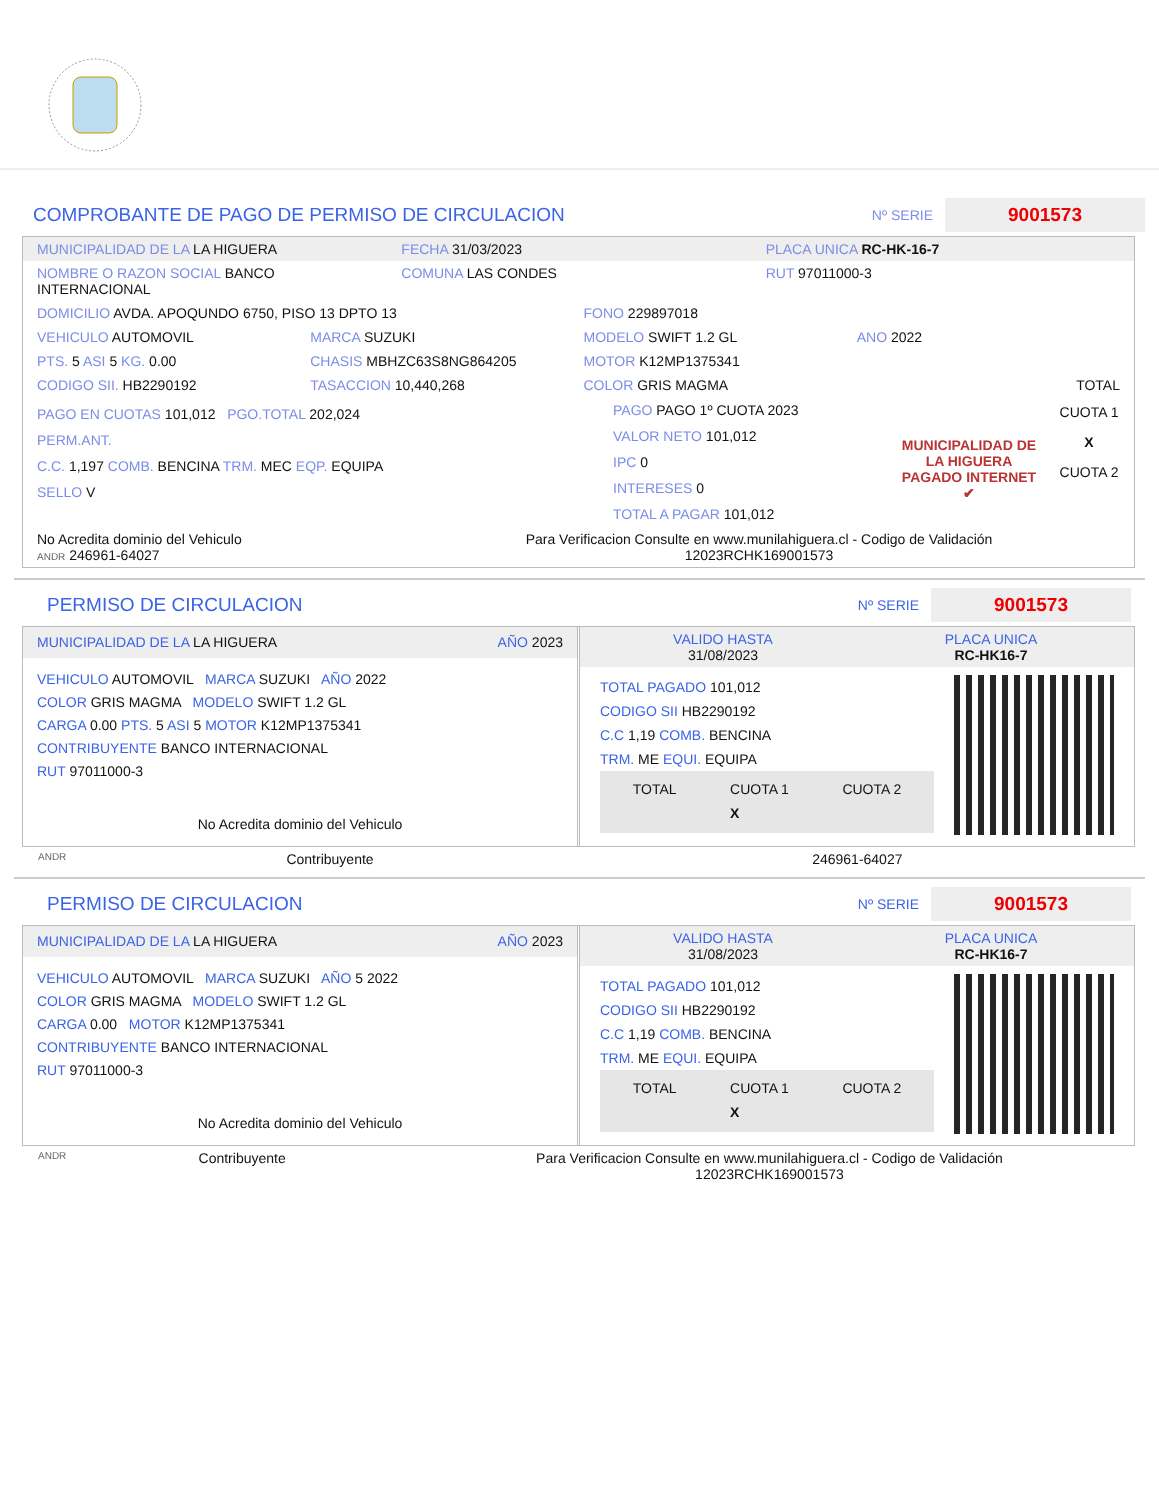COMPROBANTE DE PAGO DE PERMISO DE CIRCULACION Nº SERIE 9001573
MUNICIPALIDAD DE LA LA HIGUERA FECHA 31/03/2023 PLACA UNICA RC-HK-16-7
NOMBRE O RAZON SOCIAL BANCO INTERNACIONAL COMUNA LAS CONDES RUT 97011000-3
DOMICILIO AVDA. APOQUNDO 6750, PISO 13 DPTO 13 FONO 229897018
VEHICULO AUTOMOVIL MARCA SUZUKI MODELO SWIFT 1.2 GL ANO 2022
PTS. 5 ASI 5 KG. 0.00 CHASIS MBHZC63S8NG864205 MOTOR K12MP1375341
CODIGO SII. HB2290192 TASACCION 10,440,268 COLOR GRIS MAGMA TOTAL
PAGO EN CUOTAS 101,012 PGO.TOTAL 202,024
PERM.ANT.
C.C. 1,197 COMB. BENCINA TRM. MEC EQP. EQUIPA
SELLO V
PAGO PAGO 1º CUOTA 2023
VALOR NETO 101,012
IPC 0
INTERESES 0
TOTAL A PAGAR 101,012
MUNICIPALIDAD DE LA HIGUERA
PAGADO INTERNET ✔
CUOTA 1
X
CUOTA 2
No Acredita dominio del Vehiculo
ANDR 246961-64027 Para Verificacion Consulte en www.munilahiguera.cl - Codigo de Validación
12023RCHK169001573
PERMISO DE CIRCULACION Nº SERIE 9001573
MUNICIPALIDAD DE LA LA HIGUERA AÑO 2023
VEHICULO AUTOMOVIL MARCA SUZUKI AÑO 2022
COLOR GRIS MAGMA MODELO SWIFT 1.2 GL
CARGA 0.00 PTS. 5 ASI 5 MOTOR K12MP1375341
CONTRIBUYENTE BANCO INTERNACIONAL
RUT 97011000-3
No Acredita dominio del Vehiculo
VALIDO HASTA
31/08/2023 PLACA UNICA
RC-HK16-7
TOTAL PAGADO 101,012
CODIGO SII HB2290192
C.C 1,19 COMB. BENCINA
TRM. ME EQUI. EQUIPA
TOTAL CUOTA 1
X CUOTA 2
ANDR Contribuyente 246961-64027
PERMISO DE CIRCULACION Nº SERIE 9001573
MUNICIPALIDAD DE LA LA HIGUERA AÑO 2023
VEHICULO AUTOMOVIL MARCA SUZUKI AÑO 5 2022
COLOR GRIS MAGMA MODELO SWIFT 1.2 GL
CARGA 0.00 MOTOR K12MP1375341
CONTRIBUYENTE BANCO INTERNACIONAL
RUT 97011000-3
No Acredita dominio del Vehiculo
VALIDO HASTA
31/08/2023 PLACA UNICA
RC-HK16-7
TOTAL PAGADO 101,012
CODIGO SII HB2290192
C.C 1,19 COMB. BENCINA
TRM. ME EQUI. EQUIPA
TOTAL CUOTA 1
X CUOTA 2
ANDR Contribuyente Para Verificacion Consulte en www.munilahiguera.cl - Codigo de Validación
12023RCHK169001573